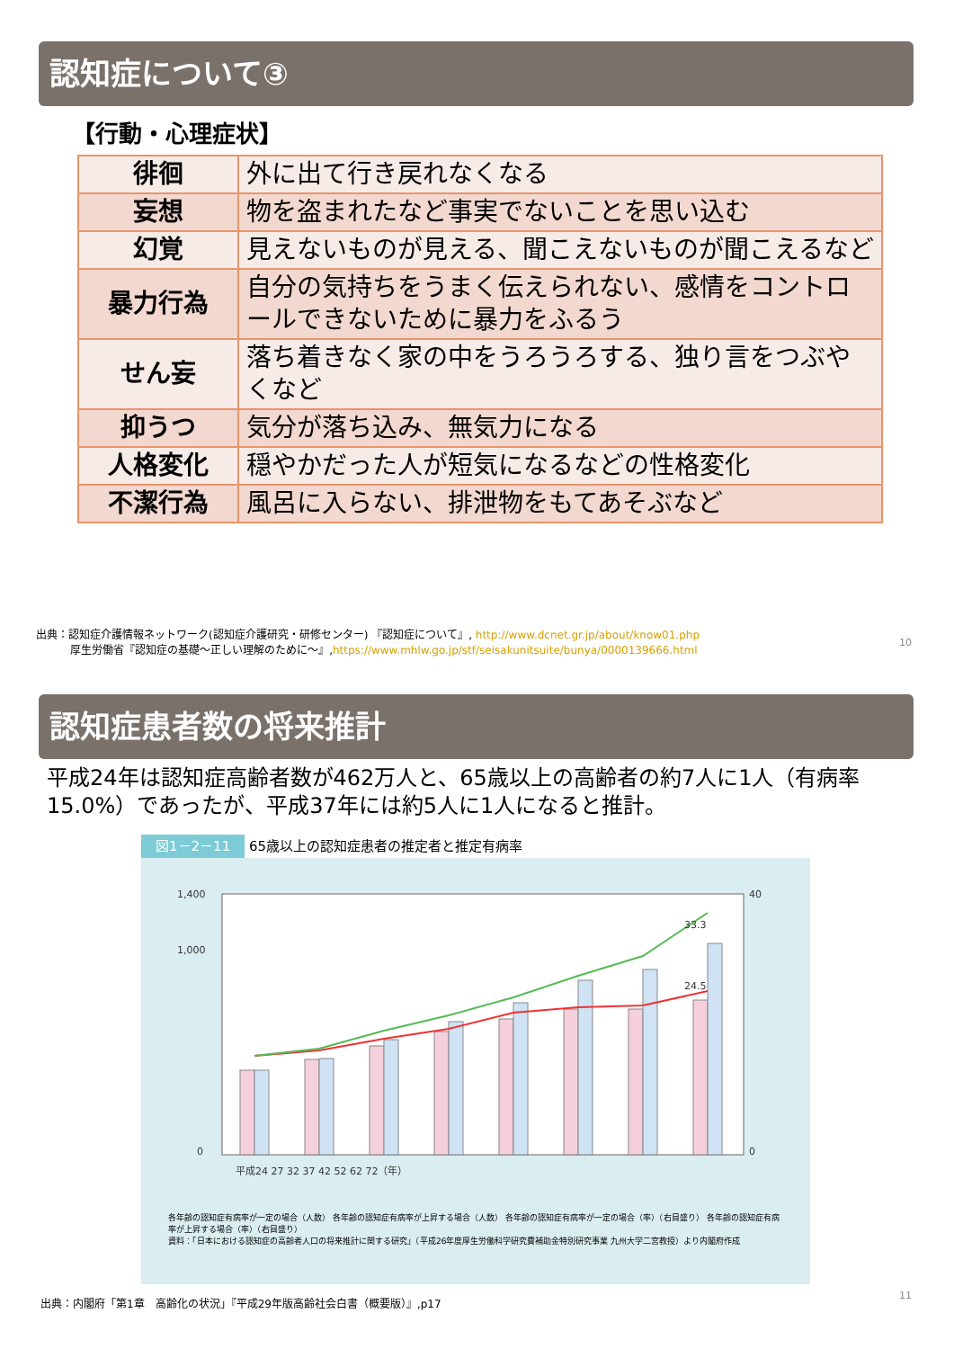認知症について③
【行動・心理症状】
| 徘徊 | 外に出て行き戻れなくなる |
| 妄想 | 物を盗まれたなど事実でないことを思い込む |
| 幻覚 | 見えないものが見える、聞こえないものが聞こえるなど |
| 暴力行為 | 自分の気持ちをうまく伝えられない、感情をコントロールできないために暴力をふるう |
| せん妄 | 落ち着きなく家の中をうろうろする、独り言をつぶやくなど |
| 抑うつ | 気分が落ち込み、無気力になる |
| 人格変化 | 穏やかだった人が短気になるなどの性格変化 |
| 不潔行為 | 風呂に入らない、排泄物をもてあそぶなど |
出典：認知症介護情報ネットワーク(認知症介護研究・研修センター) 『認知症について』, http://www.dcnet.gr.jp/about/know01.php
厚生労働省『認知症の基礎～正しい理解のために～』,https://www.mhlw.go.jp/stf/seisakunitsuite/bunya/0000139666.html
10
認知症患者数の将来推計
平成24年は認知症高齢者数が462万人と、65歳以上の高齢者の約7人に1人（有病率15.0%）であったが、平成37年には約5人に1人になると推計。
図1－2－11 65歳以上の認知症患者の推定者と推定有病率
1,400
1,000
0
40
0
平成24 27 32 37 42 52 62 72（年）
33.3
24.5
各年齢の認知症有病率が一定の場合（人数） 各年齢の認知症有病率が上昇する場合（人数） 各年齢の認知症有病率が一定の場合（率）（右目盛り） 各年齢の認知症有病率が上昇する場合（率）（右目盛り）
資料：「日本における認知症の高齢者人口の将来推計に関する研究」（平成26年度厚生労働科学研究費補助金特別研究事業 九州大学二宮教授）より内閣府作成
出典：内閣府「第1章　高齢化の状況」『平成29年版高齢社会白書（概要版）』,p17
11